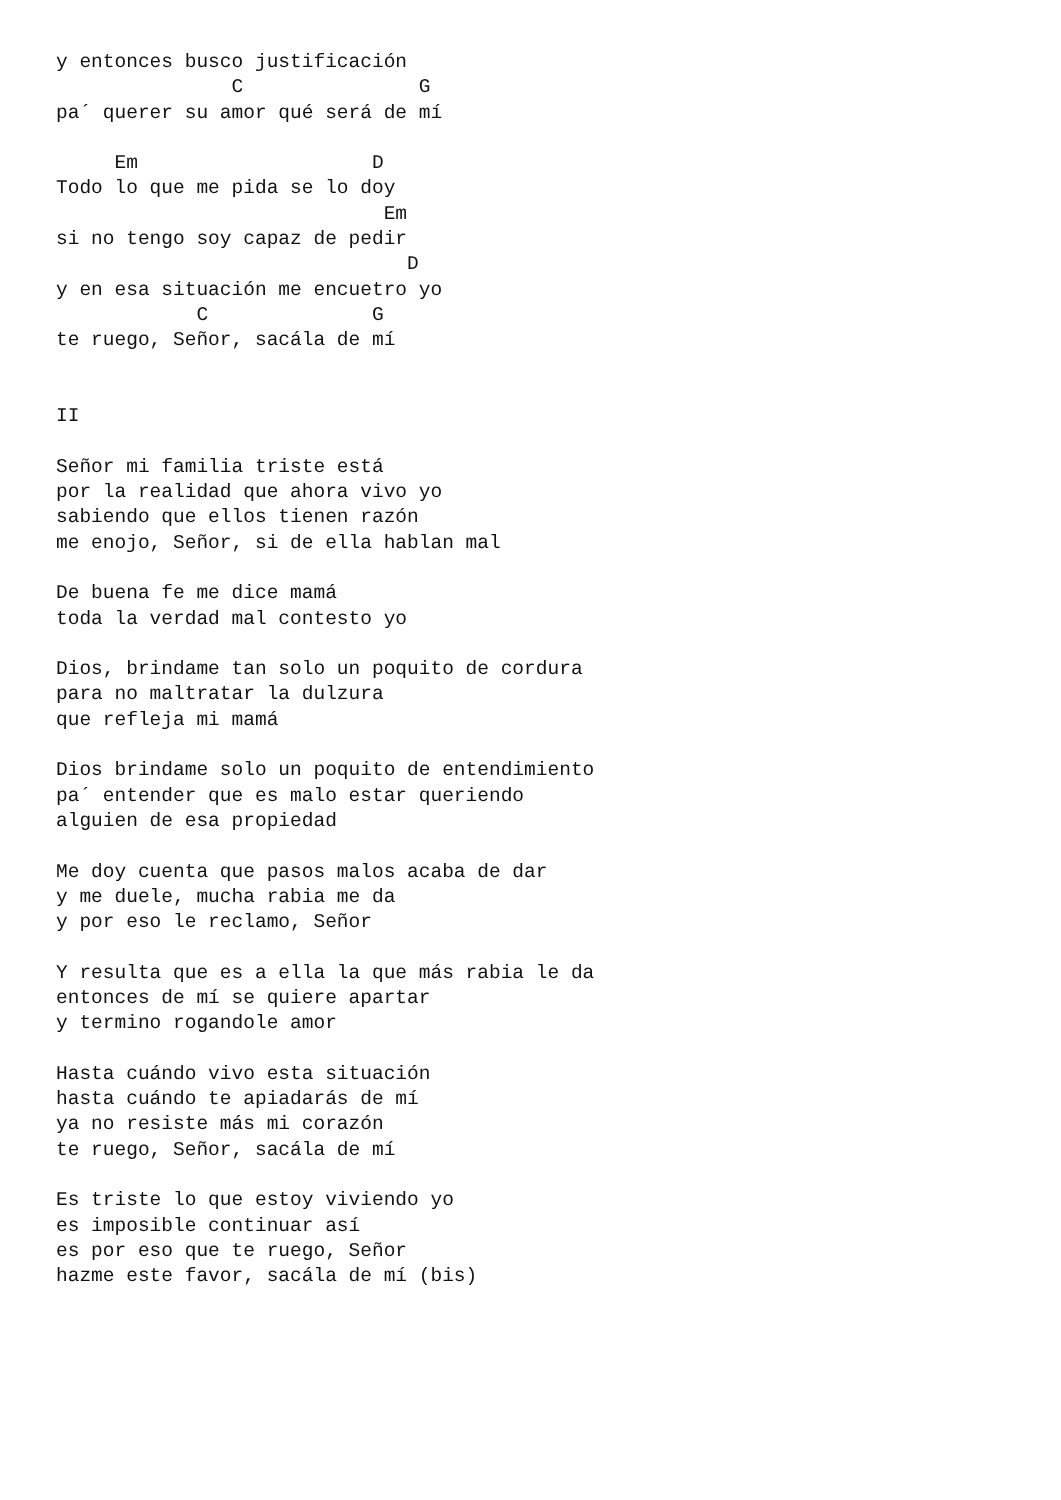y entonces busco justificación
               C               G
pa´ querer su amor qué será de mí

     Em                    D
Todo lo que me pida se lo doy
                            Em
si no tengo soy capaz de pedir
                              D
y en esa situación me encuetro yo
            C              G
te ruego, Señor, sacála de mí


II

Señor mi familia triste está
por la realidad que ahora vivo yo
sabiendo que ellos tienen razón
me enojo, Señor, si de ella hablan mal

De buena fe me dice mamá
toda la verdad mal contesto yo

Dios, brindame tan solo un poquito de cordura
para no maltratar la dulzura
que refleja mi mamá

Dios brindame solo un poquito de entendimiento
pa´ entender que es malo estar queriendo
alguien de esa propiedad

Me doy cuenta que pasos malos acaba de dar
y me duele, mucha rabia me da
y por eso le reclamo, Señor

Y resulta que es a ella la que más rabia le da
entonces de mí se quiere apartar
y termino rogandole amor

Hasta cuándo vivo esta situación
hasta cuándo te apiadarás de mí
ya no resiste más mi corazón
te ruego, Señor, sacála de mí

Es triste lo que estoy viviendo yo
es imposible continuar así
es por eso que te ruego, Señor
hazme este favor, sacála de mí (bis)